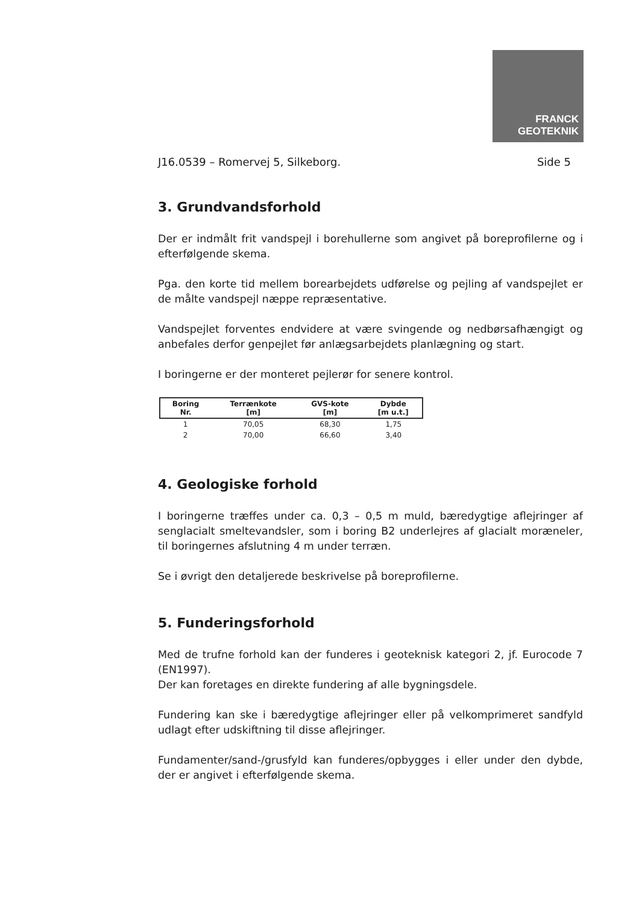FRANCK
GEOTEKNIK
J16.0539 – Romervej 5, Silkeborg. Side 5
3. Grundvandsforhold
Der er indmålt frit vandspejl i borehullerne som angivet på boreprofilerne og i efterfølgende skema.
Pga. den korte tid mellem borearbejdets udførelse og pejling af vandspejlet er de målte vandspejl næppe repræsentative.
Vandspejlet forventes endvidere at være svingende og nedbørsafhængigt og anbefales derfor genpejlet før anlægsarbejdets planlægning og start.
I boringerne er der monteret pejlerør for senere kontrol.
| Boring Nr. | Terrænkote [m] | GVS-kote [m] | Dybde [m u.t.] |
| --- | --- | --- | --- |
| 1 | 70,05 | 68,30 | 1,75 |
| 2 | 70,00 | 66,60 | 3,40 |
4. Geologiske forhold
I boringerne træffes under ca. 0,3 – 0,5 m muld, bæredygtige aflejringer af senglacialt smeltevandsler, som i boring B2 underlejres af glacialt moræneler, til boringernes afslutning 4 m under terræn.
Se i øvrigt den detaljerede beskrivelse på boreprofilerne.
5. Funderingsforhold
Med de trufne forhold kan der funderes i geoteknisk kategori 2, jf. Eurocode 7 (EN1997).
Der kan foretages en direkte fundering af alle bygningsdele.
Fundering kan ske i bæredygtige aflejringer eller på velkomprimeret sandfyld udlagt efter udskiftning til disse aflejringer.
Fundamenter/sand-/grusfyld kan funderes/opbygges i eller under den dybde, der er angivet i efterfølgende skema.